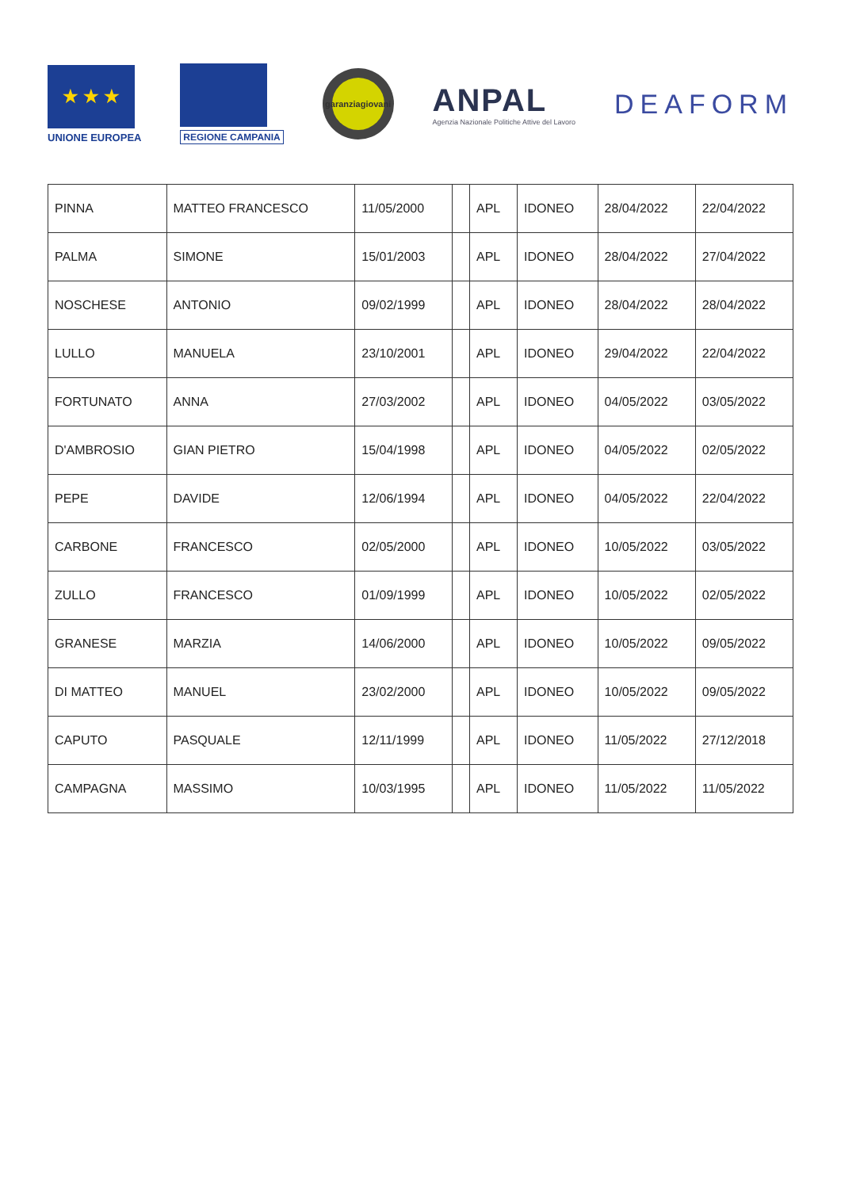★ ★ ★
UNIONE EUROPEA
REGIONE CAMPANIA
garanzia
giovani
ANPAL
Agenzia Nazionale Politiche Attive del Lavoro
DEAFORM
| PINNA | MATTEO FRANCESCO | 11/05/2000 | | APL | IDONEO | 28/04/2022 | 22/04/2022 |
| PALMA | SIMONE | 15/01/2003 | | APL | IDONEO | 28/04/2022 | 27/04/2022 |
| NOSCHESE | ANTONIO | 09/02/1999 | | APL | IDONEO | 28/04/2022 | 28/04/2022 |
| LULLO | MANUELA | 23/10/2001 | | APL | IDONEO | 29/04/2022 | 22/04/2022 |
| FORTUNATO | ANNA | 27/03/2002 | | APL | IDONEO | 04/05/2022 | 03/05/2022 |
| D'AMBROSIO | GIAN PIETRO | 15/04/1998 | | APL | IDONEO | 04/05/2022 | 02/05/2022 |
| PEPE | DAVIDE | 12/06/1994 | | APL | IDONEO | 04/05/2022 | 22/04/2022 |
| CARBONE | FRANCESCO | 02/05/2000 | | APL | IDONEO | 10/05/2022 | 03/05/2022 |
| ZULLO | FRANCESCO | 01/09/1999 | | APL | IDONEO | 10/05/2022 | 02/05/2022 |
| GRANESE | MARZIA | 14/06/2000 | | APL | IDONEO | 10/05/2022 | 09/05/2022 |
| DI MATTEO | MANUEL | 23/02/2000 | | APL | IDONEO | 10/05/2022 | 09/05/2022 |
| CAPUTO | PASQUALE | 12/11/1999 | | APL | IDONEO | 11/05/2022 | 27/12/2018 |
| CAMPAGNA | MASSIMO | 10/03/1995 | | APL | IDONEO | 11/05/2022 | 11/05/2022 |